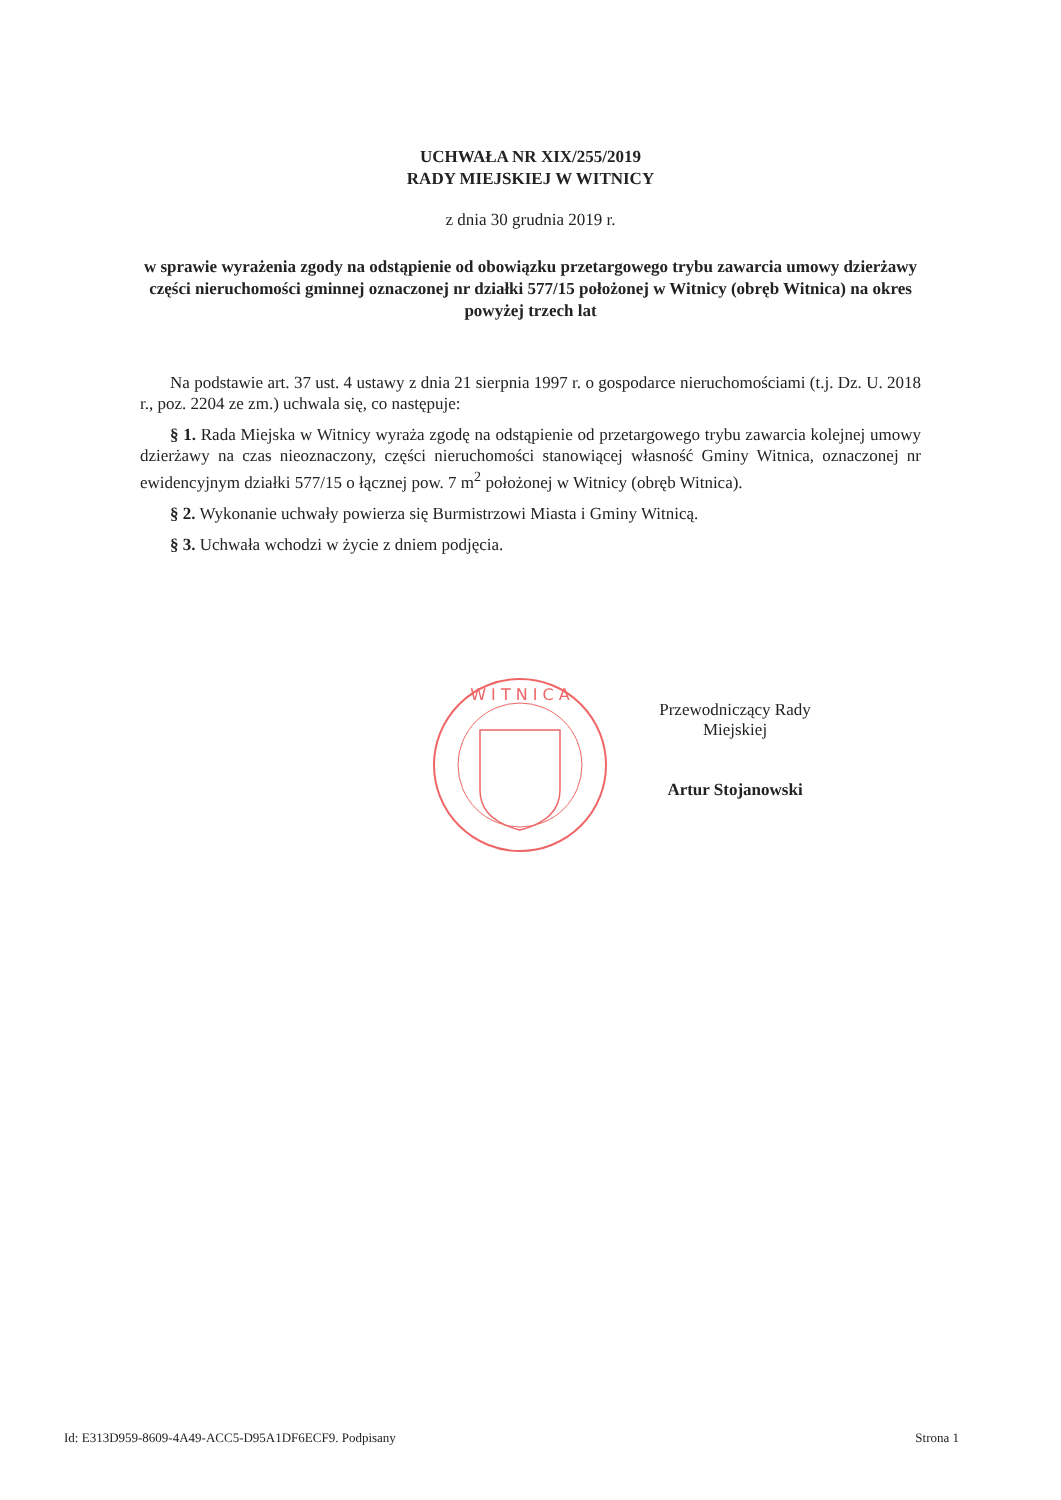UCHWAŁA NR XIX/255/2019
RADY MIEJSKIEJ W WITNICY
z dnia 30 grudnia 2019 r.
w sprawie wyrażenia zgody na odstąpienie od obowiązku przetargowego trybu zawarcia umowy dzierżawy części nieruchomości gminnej oznaczonej nr działki 577/15 położonej w Witnicy (obręb Witnica) na okres powyżej trzech lat
Na podstawie art. 37 ust. 4 ustawy z dnia 21 sierpnia 1997 r. o gospodarce nieruchomościami (t.j. Dz. U. 2018 r., poz. 2204 ze zm.) uchwala się, co następuje:
§ 1. Rada Miejska w Witnicy wyraża zgodę na odstąpienie od przetargowego trybu zawarcia kolejnej umowy dzierżawy na czas nieoznaczony, części nieruchomości stanowiącej własność Gminy Witnica, oznaczonej nr ewidencyjnym działki 577/15 o łącznej pow. 7 m<sup>2</sup> położonej w Witnicy (obręb Witnica).
§ 2. Wykonanie uchwały powierza się Burmistrzowi Miasta i Gminy Witnicą.
§ 3. Uchwała wchodzi w życie z dniem podjęcia.
W I T N I C A
Przewodniczący Rady
Miejskiej
Artur Stojanowski
Id: E313D959-8609-4A49-ACC5-D95A1DF6ECF9. Podpisany Strona 1